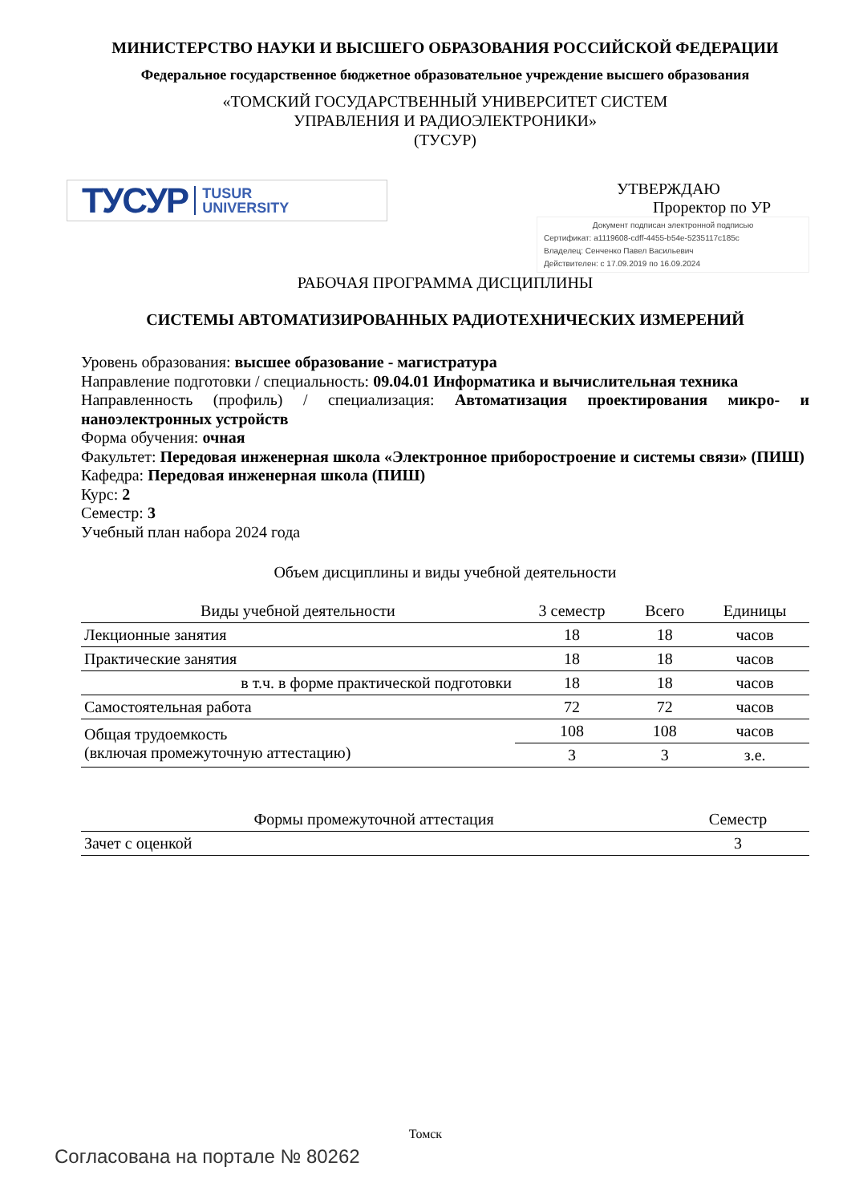МИНИСТЕРСТВО НАУКИ И ВЫСШЕГО ОБРАЗОВАНИЯ РОССИЙСКОЙ ФЕДЕРАЦИИ
Федеральное государственное бюджетное образовательное учреждение высшего образования
«ТОМСКИЙ ГОСУДАРСТВЕННЫЙ УНИВЕРСИТЕТ СИСТЕМ
УПРАВЛЕНИЯ И РАДИОЭЛЕКТРОНИКИ»
(ТУСУР)
ТУСУР TUSUR
UNIVERSITY
УТВЕРЖДАЮ
Проректор по УР
Документ подписан электронной подписью
Сертификат: a1119608-cdff-4455-b54e-5235117c185c
Владелец: Сенченко Павел Васильевич
Действителен: с 17.09.2019 по 16.09.2024
РАБОЧАЯ ПРОГРАММА ДИСЦИПЛИНЫ
СИСТЕМЫ АВТОМАТИЗИРОВАННЫХ РАДИОТЕХНИЧЕСКИХ ИЗМЕРЕНИЙ
Уровень образования: высшее образование - магистратура
Направление подготовки / специальность: 09.04.01 Информатика и вычислительная техника
Направленность (профиль) / специализация: Автоматизация проектирования микро- и наноэлектронных устройств
Форма обучения: очная
Факультет: Передовая инженерная школа «Электронное приборостроение и системы связи» (ПИШ)
Кафедра: Передовая инженерная школа (ПИШ)
Курс: 2
Семестр: 3
Учебный план набора 2024 года
Объем дисциплины и виды учебной деятельности
| Виды учебной деятельности | 3 семестр | Всего | Единицы |
| --- | --- | --- | --- |
| Лекционные занятия | 18 | 18 | часов |
| Практические занятия | 18 | 18 | часов |
| в т.ч. в форме практической подготовки | 18 | 18 | часов |
| Самостоятельная работа | 72 | 72 | часов |
| Общая трудоемкость (включая промежуточную аттестацию) | 108 | 108 | часов |
| | 3 | 3 | з.е. |
| Формы промежуточной аттестация | Семестр |
| --- | --- |
| Зачет с оценкой | 3 |
Томск
Согласована на портале № 80262